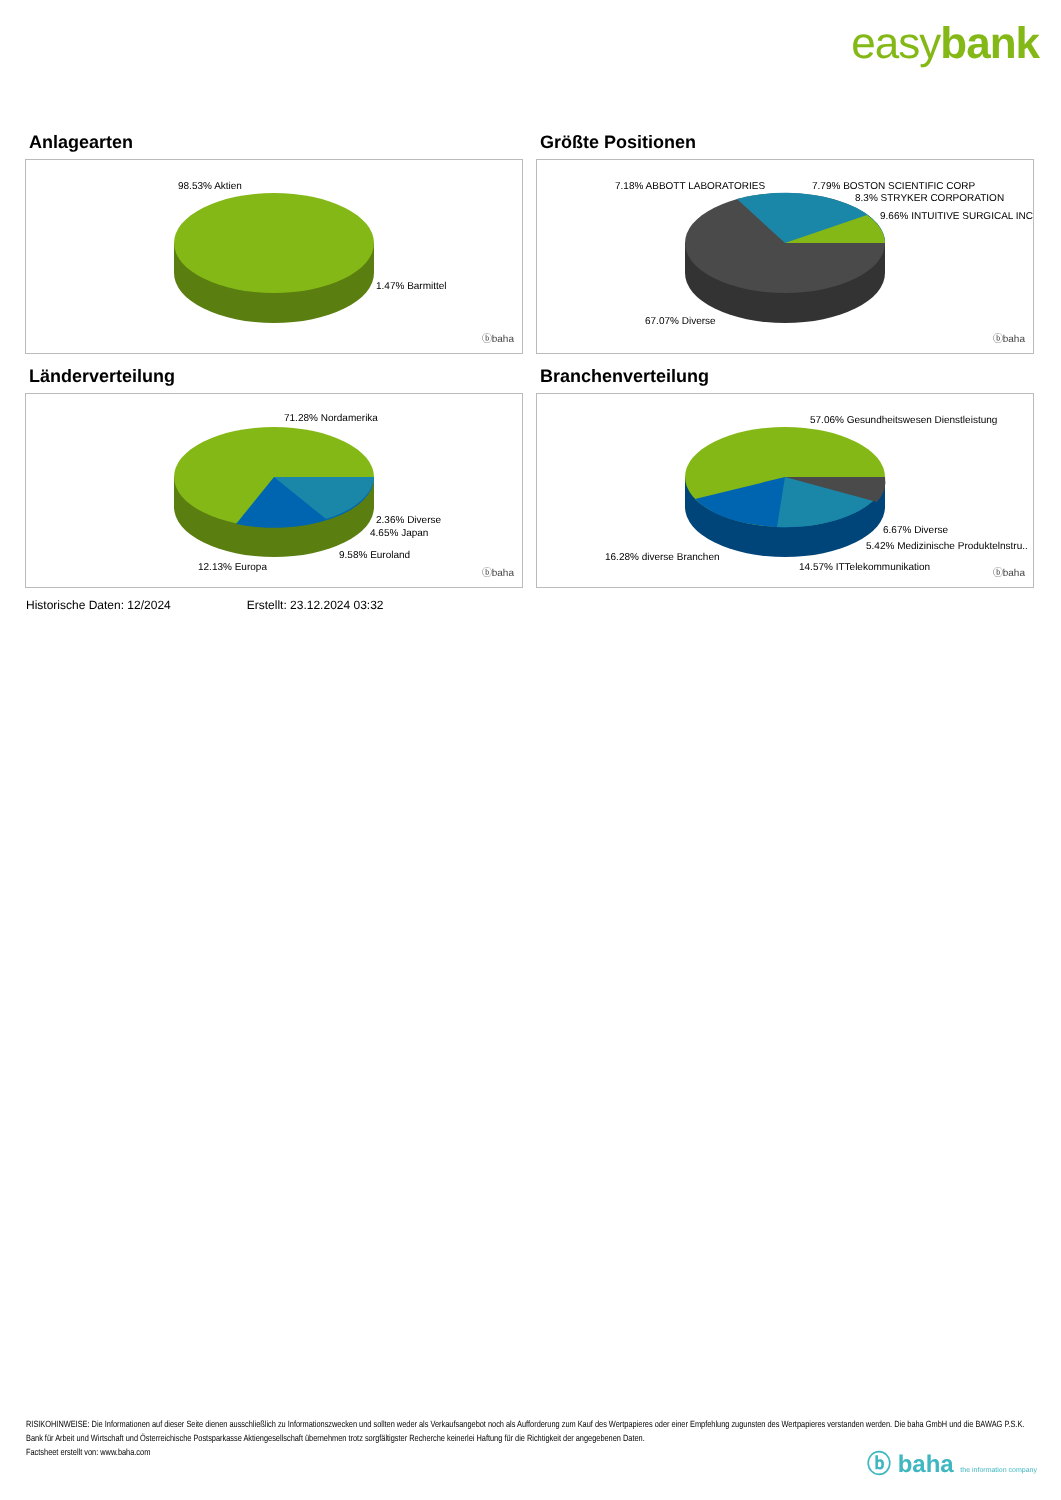easybank
Anlagearten
98.53% Aktien
1.47% Barmittel
ⓑbaha
Größte Positionen
7.18% ABBOTT LABORATORIES 7.79% BOSTON SCIENTIFIC CORP
8.3% STRYKER CORPORATION
9.66% INTUITIVE SURGICAL INC
67.07% Diverse
ⓑbaha
Länderverteilung
71.28% Nordamerika
2.36% Diverse
4.65% Japan
9.58% Euroland
12.13% Europa
ⓑbaha
Branchenverteilung
57.06% Gesundheitswesen Dienstleistung
6.67% Diverse
5.42% Medizinische Produktelnstru..
16.28% diverse Branchen
14.57% ITTelekommunikation
ⓑbaha
Historische Daten: 12/2024 Erstellt: 23.12.2024 03:32
RISIKOHINWEISE: Die Informationen auf dieser Seite dienen ausschließlich zu Informationszwecken und sollten weder als Verkaufsangebot noch als Aufforderung zum Kauf des Wertpapieres oder einer Empfehlung zugunsten des Wertpapieres verstanden werden. Die baha GmbH und die BAWAG P.S.K. Bank für Arbeit und Wirtschaft und Österreichische Postsparkasse Aktiengesellschaft übernehmen trotz sorgfältigster Recherche keinerlei Haftung für die Richtigkeit der angegebenen Daten.
Factsheet erstellt von: www.baha.com
ⓑ baha the information company